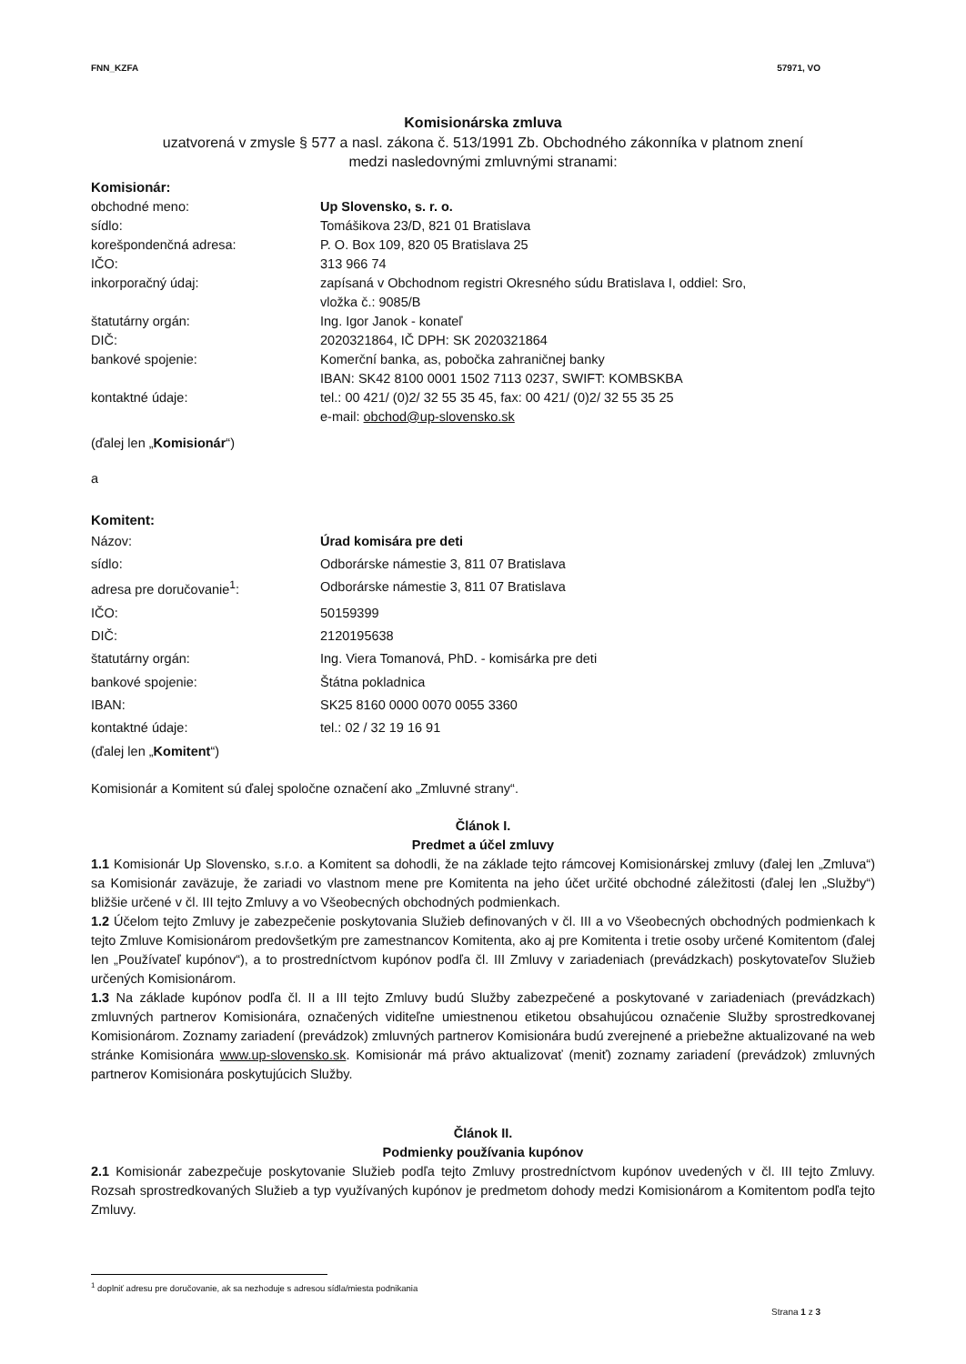FNN_KZFA 57971, VO
Komisionárska zmluva
uzatvorená v zmysle § 577 a nasl. zákona č. 513/1991 Zb. Obchodného zákonníka v platnom znení
medzi nasledovnými zmluvnými stranami:
Komisionár:
obchodné meno: Up Slovensko, s. r. o.
sídlo: Tomášikova 23/D, 821 01 Bratislava
korešpondenčná adresa: P. O. Box 109, 820 05 Bratislava 25
IČO: 313 966 74
inkorporačný údaj: zapísaná v Obchodnom registri Okresného súdu Bratislava I, oddiel: Sro,
vložka č.: 9085/B
štatutárny orgán: Ing. Igor Janok - konateľ
DIČ: 2020321864, IČ DPH: SK 2020321864
bankové spojenie: Komerční banka, as, pobočka zahraničnej banky
IBAN: SK42 8100 0001 1502 7113 0237, SWIFT: KOMBSKBA
kontaktné údaje: tel.: 00 421/ (0)2/ 32 55 35 45, fax: 00 421/ (0)2/ 32 55 35 25
e-mail: obchod@up-slovensko.sk
(ďalej len „Komisionár“)
a
Komitent:
Názov: Úrad komisára pre deti
sídlo: Odborárske námestie 3, 811 07 Bratislava
adresa pre doručovanie<sup>1</sup>: Odborárske námestie 3, 811 07 Bratislava
IČO: 50159399
DIČ: 2120195638
štatutárny orgán: Ing. Viera Tomanová, PhD. - komisárka pre deti
bankové spojenie: Štátna pokladnica
IBAN: SK25 8160 0000 0070 0055 3360
kontaktné údaje: tel.: 02 / 32 19 16 91
(ďalej len „Komitent“)
Komisionár a Komitent sú ďalej spoločne označení ako „Zmluvné strany“.
Článok I.
Predmet a účel zmluvy
1.1 Komisionár Up Slovensko, s.r.o. a Komitent sa dohodli, že na základe tejto rámcovej Komisionárskej zmluvy (ďalej len „Zmluva“) sa Komisionár zaväzuje, že zariadi vo vlastnom mene pre Komitenta na jeho účet určité obchodné záležitosti (ďalej len „Služby“) bližšie určené v čl. III tejto Zmluvy a vo Všeobecných obchodných podmienkach.
1.2 Účelom tejto Zmluvy je zabezpečenie poskytovania Služieb definovaných v čl. III a vo Všeobecných obchodných podmienkach k tejto Zmluve Komisionárom predovšetkým pre zamestnancov Komitenta, ako aj pre Komitenta i tretie osoby určené Komitentom (ďalej len „Používateľ kupónov“), a to prostredníctvom kupónov podľa čl. III Zmluvy v zariadeniach (prevádzkach) poskytovateľov Služieb určených Komisionárom.
1.3 Na základe kupónov podľa čl. II a III tejto Zmluvy budú Služby zabezpečené a poskytované v zariadeniach (prevádzkach) zmluvných partnerov Komisionára, označených viditeľne umiestnenou etiketou obsahujúcou označenie Služby sprostredkovanej Komisionárom. Zoznamy zariadení (prevádzok) zmluvných partnerov Komisionára budú zverejnené a priebežne aktualizované na web stránke Komisionára www.up-slovensko.sk. Komisionár má právo aktualizovať (meniť) zoznamy zariadení (prevádzok) zmluvných partnerov Komisionára poskytujúcich Služby.
Článok II.
Podmienky používania kupónov
2.1 Komisionár zabezpečuje poskytovanie Služieb podľa tejto Zmluvy prostredníctvom kupónov uvedených v čl. III tejto Zmluvy. Rozsah sprostredkovaných Služieb a typ využívaných kupónov je predmetom dohody medzi Komisionárom a Komitentom podľa tejto Zmluvy.
<sup>1</sup> doplniť adresu pre doručovanie, ak sa nezhoduje s adresou sídla/miesta podnikania
Strana 1 z 3